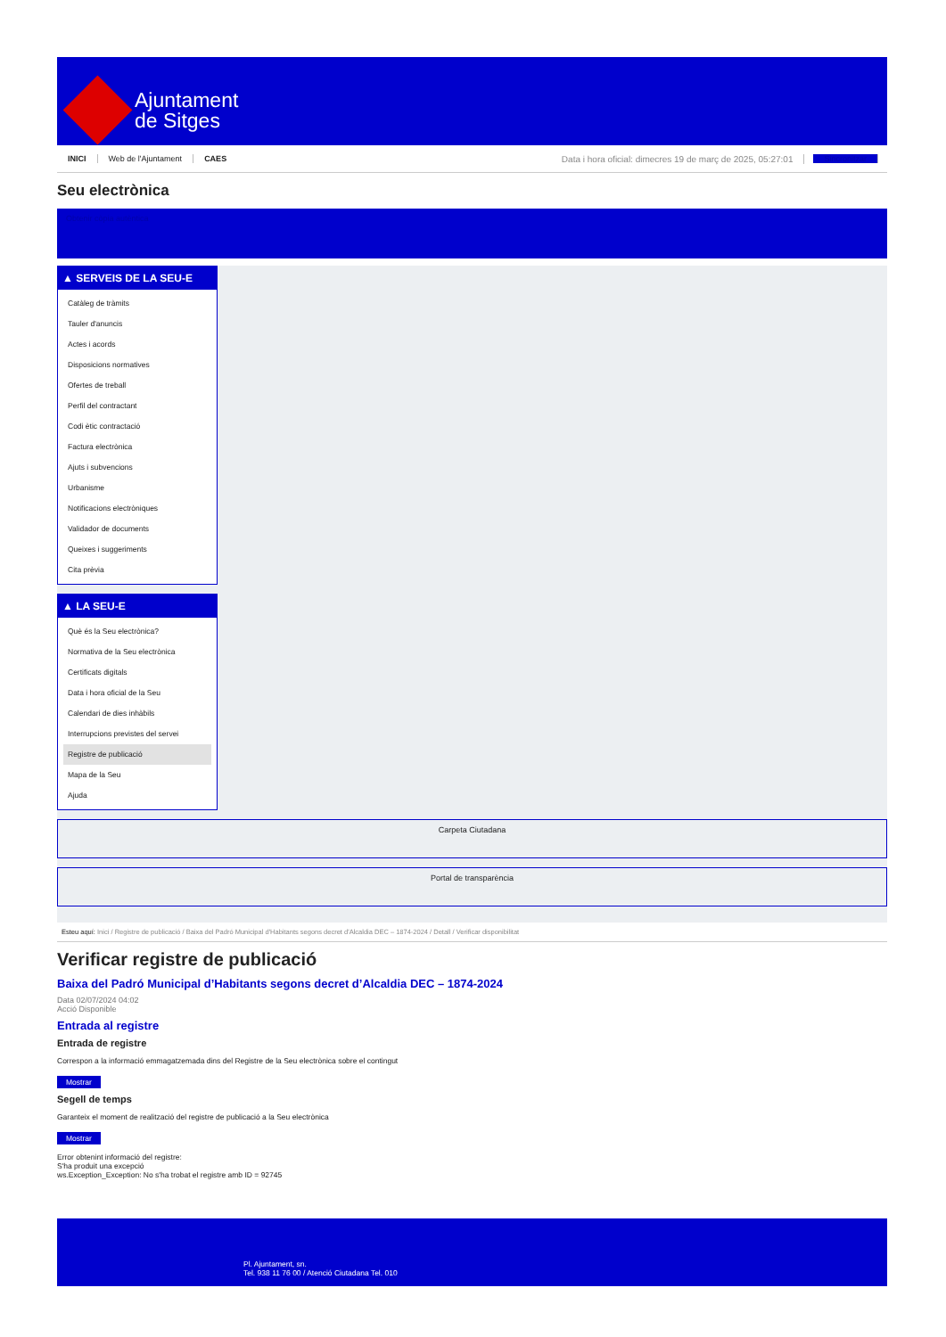Ajuntament
de Sitges
INICI Web de l'Ajuntament CAES Data i hora oficial: dimecres 19 de març de 2025, 05:27:01 Sincronitzar
Seu electrònica
Obtenir còpia autèntica
▲ SERVEIS DE LA SEU-E
Catàleg de tràmits
Tauler d'anuncis
Actes i acords
Disposicions normatives
Ofertes de treball
Perfil del contractant
Codi ètic contractació
Factura electrònica
Ajuts i subvencions
Urbanisme
Notificacions electròniques
Validador de documents
Queixes i suggeriments
Cita prèvia
▲ LA SEU-E
Què és la Seu electrònica?
Normativa de la Seu electrònica
Certificats digitals
Data i hora oficial de la Seu
Calendari de dies inhàbils
Interrupcions previstes del servei
Registre de publicació
Mapa de la Seu
Ajuda
Carpeta Ciutadana
Portal de transparència
Esteu aquí: Inici / Registre de publicació / Baixa del Padró Municipal d'Habitants segons decret d'Alcaldia DEC – 1874-2024 / Detall / Verificar disponibilitat
Verificar registre de publicació
Baixa del Padró Municipal d’Habitants segons decret d’Alcaldia DEC – 1874-2024
Data 02/07/2024 04:02
Acció Disponible
Entrada al registre
Entrada de registre
Correspon a la informació emmagatzemada dins del Registre de la Seu electrònica sobre el contingut
Mostrar
Segell de temps
Garanteix el moment de realització del registre de publicació a la Seu electrònica
Mostrar
Error obtenint informació del registre:
S'ha produit una excepció
ws.Exception_Exception: No s'ha trobat el registre amb ID = 92745
Pl. Ajuntament, sn.
Tel. 938 11 76 00 / Atenció Ciutadana Tel. 010